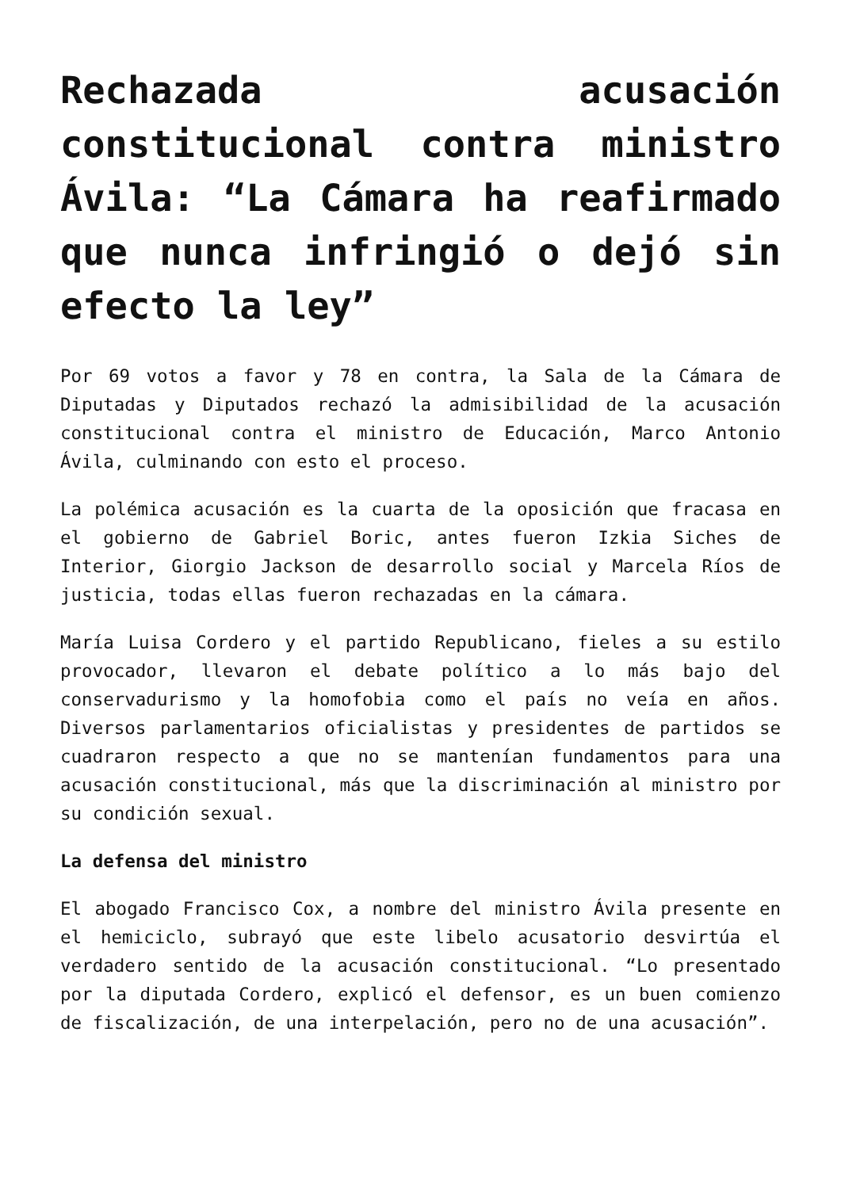Rechazada acusación constitucional contra ministro Ávila: “La Cámara ha reafirmado que nunca infringió o dejó sin efecto la ley”
Por 69 votos a favor y 78 en contra, la Sala de la Cámara de Diputadas y Diputados rechazó la admisibilidad de la acusación constitucional contra el ministro de Educación, Marco Antonio Ávila, culminando con esto el proceso.
La polémica acusación es la cuarta de la oposición que fracasa en el gobierno de Gabriel Boric, antes fueron Izkia Siches de Interior, Giorgio Jackson de desarrollo social y Marcela Ríos de justicia, todas ellas fueron rechazadas en la cámara.
María Luisa Cordero y el partido Republicano, fieles a su estilo provocador, llevaron el debate político a lo más bajo del conservadurismo y la homofobia como el país no veía en años. Diversos parlamentarios oficialistas y presidentes de partidos se cuadraron respecto a que no se mantenían fundamentos para una acusación constitucional, más que la discriminación al ministro por su condición sexual.
La defensa del ministro
El abogado Francisco Cox, a nombre del ministro Ávila presente en el hemiciclo, subrayó que este libelo acusatorio desvirtúa el verdadero sentido de la acusación constitucional. “Lo presentado por la diputada Cordero, explicó el defensor, es un buen comienzo de fiscalización, de una interpelación, pero no de una acusación”.